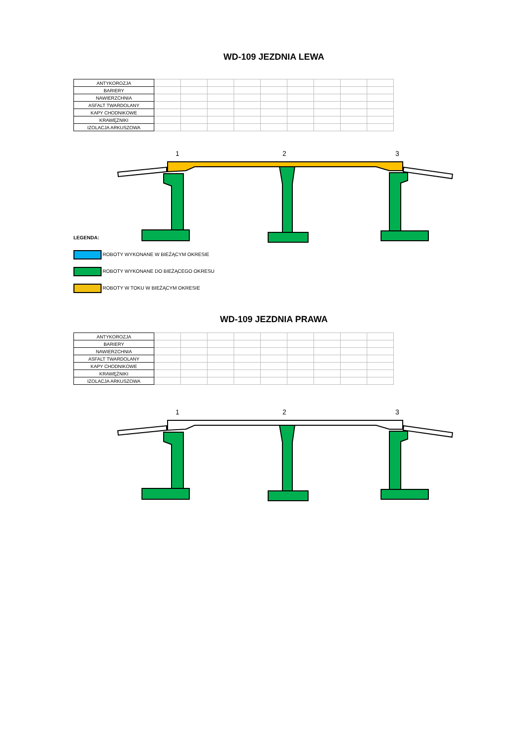WD-109 JEZDNIA LEWA
| ANTYKOROZJA | | | | | | | | | |
| BARIERY | | | | | | | | | |
| NAWIERZCHNIA | | | | | | | | | |
| ASFALT TWARDOLANY | | | | | | | | | |
| KAPY CHODNIKOWE | | | | | | | | | |
| KRAWĘŻNIKI | | | | | | | | | |
| IZOLACJA ARKUSZOWA | | | | | | | | | |
1
2
3
LEGENDA:
ROBOTY WYKONANE W BIEŻĄCYM OKRESIE
ROBOTY WYKONANE DO BIEŻĄCEGO OKRESU
ROBOTY W TOKU W BIEŻĄCYM OKRESIE
WD-109 JEZDNIA PRAWA
| ANTYKOROZJA | | | | | | | | | |
| BARIERY | | | | | | | | | |
| NAWIERZCHNIA | | | | | | | | | |
| ASFALT TWARDOLANY | | | | | | | | | |
| KAPY CHODNIKOWE | | | | | | | | | |
| KRAWĘŻNIKI | | | | | | | | | |
| IZOLACJA ARKUSZOWA | | | | | | | | | |
1
2
3